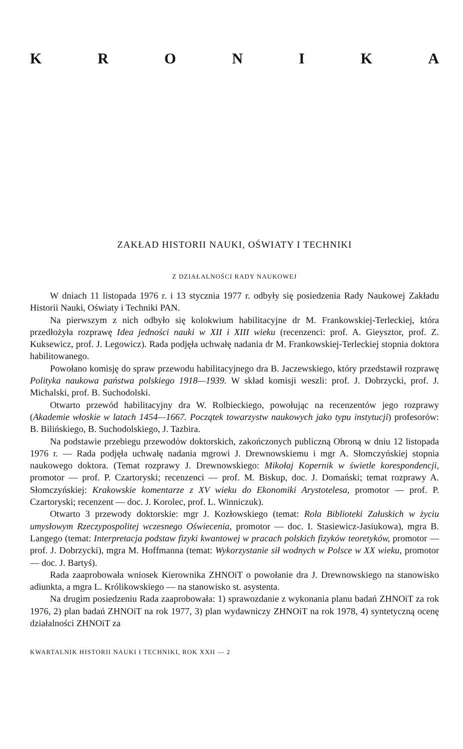KRONIKA
ZAKŁAD HISTORII NAUKI, OŚWIATY I TECHNIKI
Z DZIAŁALNOŚCI RADY NAUKOWEJ
W dniach 11 listopada 1976 r. i 13 stycznia 1977 r. odbyły się posiedzenia Rady Naukowej Zakładu Historii Nauki, Oświaty i Techniki PAN.
Na pierwszym z nich odbyło się kolokwium habilitacyjne dr M. Frankowskiej-Terleckiej, która przedłożyła rozprawę Idea jedności nauki w XII i XIII wieku (recenzenci: prof. A. Gieysztor, prof. Z. Kuksewicz, prof. J. Legowicz). Rada podjęła uchwałę nadania dr M. Frankowskiej-Terleckiej stopnia doktora habilitowanego.
Powołano komisję do spraw przewodu habilitacyjnego dra B. Jaczewskiego, który przedstawił rozprawę Polityka naukowa państwa polskiego 1918—1939. W skład komisji weszli: prof. J. Dobrzycki, prof. J. Michalski, prof. B. Suchodolski.
Otwarto przewód habilitacyjny dra W. Rolbieckiego, powołując na recenzentów jego rozprawy (Akademie włoskie w latach 1454—1667. Początek towarzystw naukowych jako typu instytucji) profesorów: B. Bilińskiego, B. Suchodolskiego, J. Tazbira.
Na podstawie przebiegu przewodów doktorskich, zakończonych publiczną Obroną w dniu 12 listopada 1976 r. — Rada podjęła uchwałę nadania mgrowi J. Drewnowskiemu i mgr A. Słomczyńskiej stopnia naukowego doktora. (Temat rozprawy J. Drewnowskiego: Mikołaj Kopernik w świetle korespondencji, promotor — prof. P. Czartoryski; recenzenci — prof. M. Biskup, doc. J. Domański; temat rozprawy A. Słomczyńskiej: Krakowskie komentarze z XV wieku do Ekonomiki Arystotelesa, promotor — prof. P. Czartoryski; recenzent — doc. J. Korolec, prof. L. Winniczuk).
Otwarto 3 przewody doktorskie: mgr J. Kozłowskiego (temat: Rola Biblioteki Załuskich w życiu umysłowym Rzeczypospolitej wczesnego Oświecenia, promotor — doc. I. Stasiewicz-Jasiukowa), mgra B. Langego (temat: Interpretacja podstaw fizyki kwantowej w pracach polskich fizyków teoretyków, promotor — prof. J. Dobrzycki), mgra M. Hoffmanna (temat: Wykorzystanie sił wodnych w Polsce w XX wieku, promotor — doc. J. Bartyś).
Rada zaaprobowała wniosek Kierownika ZHNOiT o powołanie dra J. Drewnowskiego na stanowisko adiunkta, a mgra L. Królikowskiego — na stanowisko st. asystenta.
Na drugim posiedzeniu Rada zaaprobowała: 1) sprawozdanie z wykonania planu badań ZHNOiT za rok 1976, 2) plan badań ZHNOiT na rok 1977, 3) plan wydawniczy ZHNOiT na rok 1978, 4) syntetyczną ocenę działalności ZHNOiT za
KWARTALNIK HISTORII NAUKI I TECHNIKI, ROK XXII — 2